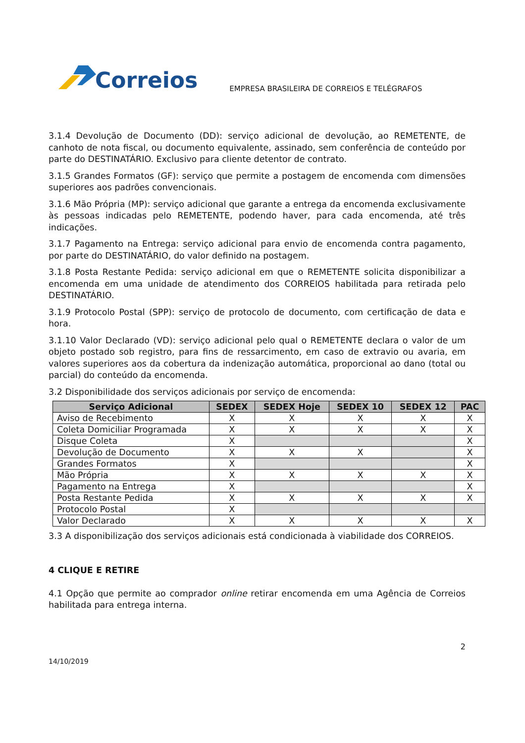Correios
EMPRESA BRASILEIRA DE CORREIOS E TELÉGRAFOS
3.1.4 Devolução de Documento (DD): serviço adicional de devolução, ao REMETENTE, de canhoto de nota fiscal, ou documento equivalente, assinado, sem conferência de conteúdo por parte do DESTINATÁRIO. Exclusivo para cliente detentor de contrato.
3.1.5 Grandes Formatos (GF): serviço que permite a postagem de encomenda com dimensões superiores aos padrões convencionais.
3.1.6 Mão Própria (MP): serviço adicional que garante a entrega da encomenda exclusivamente às pessoas indicadas pelo REMETENTE, podendo haver, para cada encomenda, até três indicações.
3.1.7 Pagamento na Entrega: serviço adicional para envio de encomenda contra pagamento, por parte do DESTINATÁRIO, do valor definido na postagem.
3.1.8 Posta Restante Pedida: serviço adicional em que o REMETENTE solicita disponibilizar a encomenda em uma unidade de atendimento dos CORREIOS habilitada para retirada pelo DESTINATÁRIO.
3.1.9 Protocolo Postal (SPP): serviço de protocolo de documento, com certificação de data e hora.
3.1.10 Valor Declarado (VD): serviço adicional pelo qual o REMETENTE declara o valor de um objeto postado sob registro, para fins de ressarcimento, em caso de extravio ou avaria, em valores superiores aos da cobertura da indenização automática, proporcional ao dano (total ou parcial) do conteúdo da encomenda.
3.2 Disponibilidade dos serviços adicionais por serviço de encomenda:
| Serviço Adicional | SEDEX | SEDEX Hoje | SEDEX 10 | SEDEX 12 | PAC |
| --- | --- | --- | --- | --- | --- |
| Aviso de Recebimento | X | X | X | X | X |
| Coleta Domiciliar Programada | X | X | X | X | X |
| Disque Coleta | X | | | | X |
| Devolução de Documento | X | X | X | | X |
| Grandes Formatos | X | | | | X |
| Mão Própria | X | X | X | X | X |
| Pagamento na Entrega | X | | | | X |
| Posta Restante Pedida | X | X | X | X | X |
| Protocolo Postal | X | | | | |
| Valor Declarado | X | X | X | X | X |
3.3 A disponibilização dos serviços adicionais está condicionada à viabilidade dos CORREIOS.
4 CLIQUE E RETIRE
4.1 Opção que permite ao comprador online retirar encomenda em uma Agência de Correios habilitada para entrega interna.
2
14/10/2019